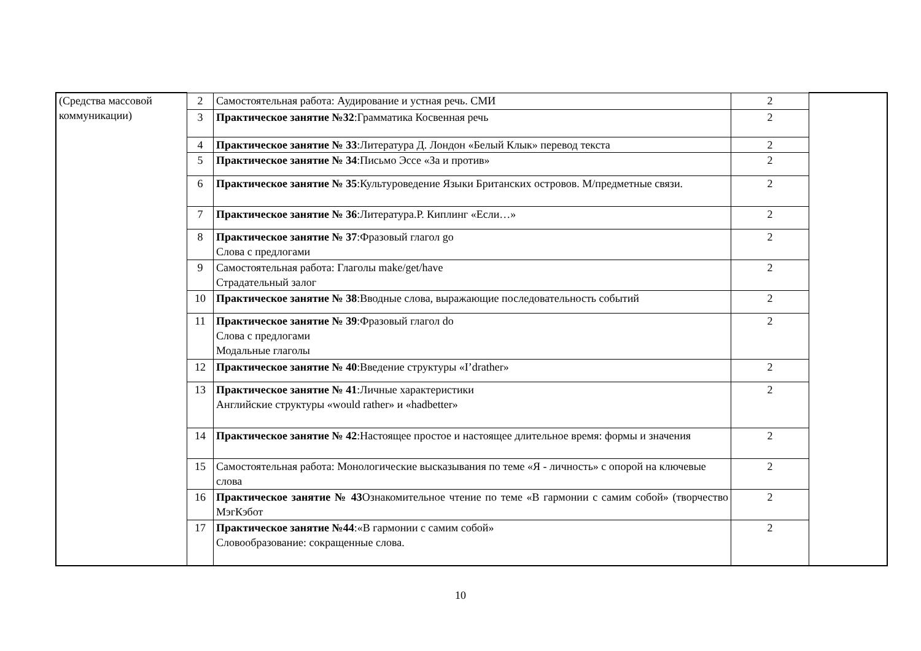| (Средства массовой коммуникации) | 2 | Самостоятельная работа: Аудирование и устная речь. СМИ | 2 | |
| | 3 | Практическое занятие №32 :Грамматика Косвенная речь | 2 | |
| | 4 | Практическое занятие № 33 :Литература Д. Лондон «Белый Клык» перевод текста | 2 | |
| | 5 | Практическое занятие № 34 :Письмо Эссе «За и против» | 2 | |
| | 6 | Практическое занятие № 35 :Культуроведение Языки Британских островов. М/предметные связи. | 2 | |
| | 7 | Практическое занятие № 36 :Литература.Р. Киплинг «Если…» | 2 | |
| | 8 | Практическое занятие № 37 :Фразовый глагол go Слова с предлогами | 2 | |
| | 9 | Самостоятельная работа: Глаголы make/get/have Страдательный залог | 2 | |
| | 10 | Практическое занятие № 38 :Вводные слова, выражающие последовательность событий | 2 | |
| | 11 | Практическое занятие № 39 :Фразовый глагол do Слова с предлогами Модальные глаголы | 2 | |
| | 12 | Практическое занятие № 40 :Введение структуры «I’drather» | 2 | |
| | 13 | Практическое занятие № 41 :Личные характеристики Английские структуры «would rather» и «hadbetter» | 2 | |
| | 14 | Практическое занятие № 42 :Настоящее простое и настоящее длительное время: формы и значения | 2 | |
| | 15 | Самостоятельная работа: Монологические высказывания по теме «Я - личность» с опорой на ключевые слова | 2 | |
| | 16 | Практическое занятие № 43 Ознакомительное чтение по теме «В гармонии с самим собой» (творчество МэгКэбот | 2 | |
| | 17 | Практическое занятие №44 :«В гармонии с самим собой» Словообразование: сокращенные слова. | 2 | |
10